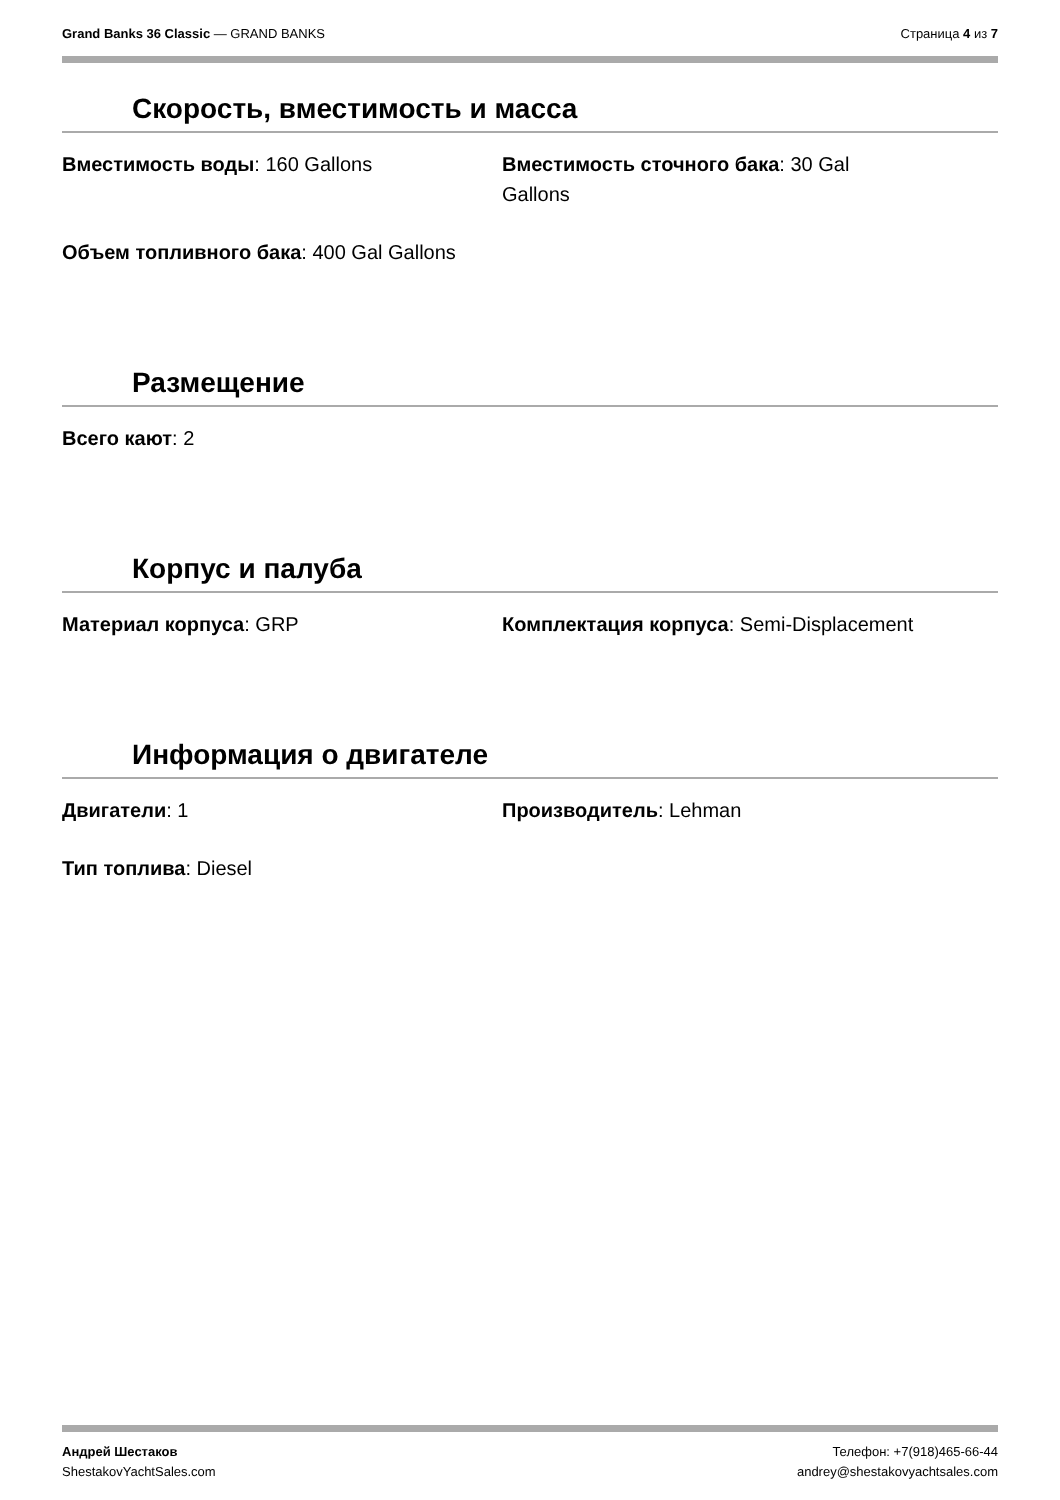Grand Banks 36 Classic — GRAND BANKS Страница 4 из 7
Скорость, вместимость и масса
Вместимость воды: 160 Gallons Вместимость сточного бака: 30 Gal Gallons
Объем топливного бака: 400 Gal Gallons
Размещение
Всего кают: 2
Корпус и палуба
Материал корпуса: GRP Комплектация корпуса: Semi-Displacement
Информация о двигателе
Двигатели: 1 Производитель: Lehman
Тип топлива: Diesel
Андрей Шестаков
ShestakovYachtSales.com Телефон: +7(918)465-66-44
andrey@shestakovyachtsales.com